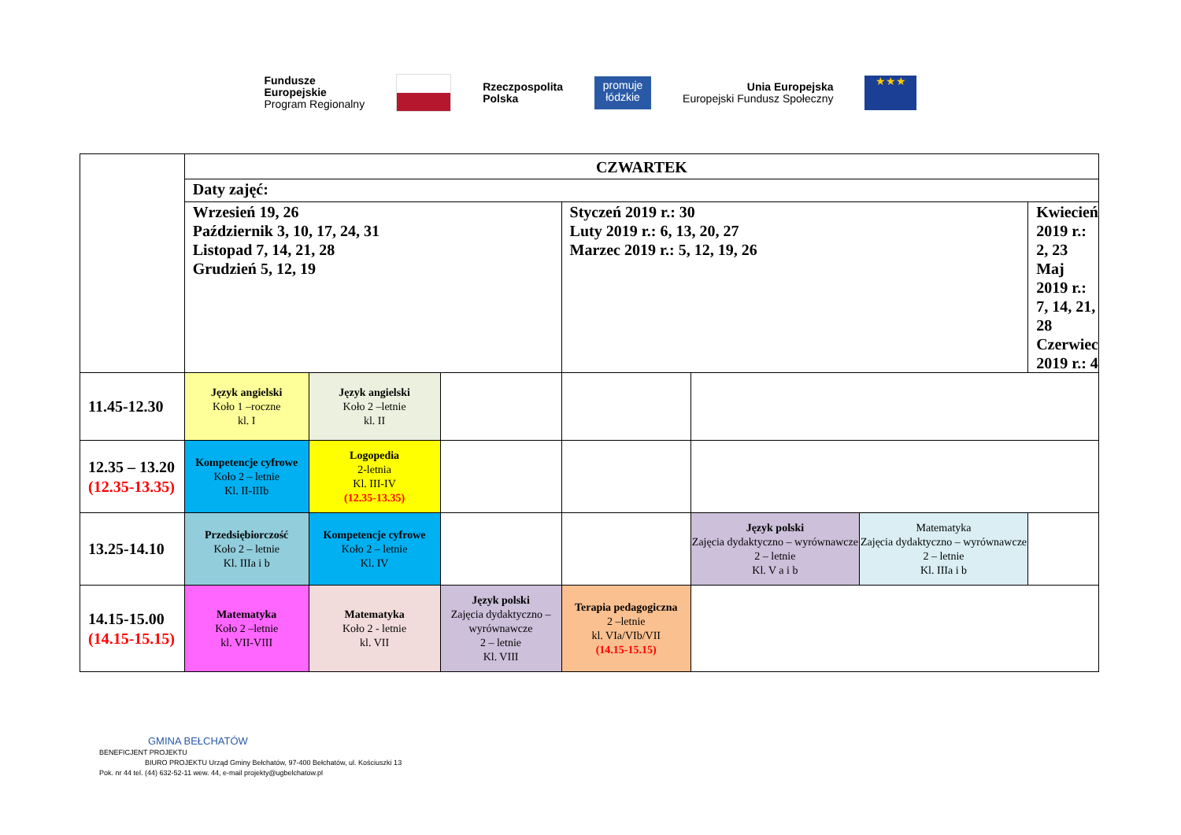Fundusze
Europejskie
Program Regionalny
Rzeczpospolita
Polska
promuje
łódzkie
Unia Europejska
Europejski Fundusz Społeczny
★★★
| | CZWARTEK | | | | | | |
| | Daty zajęć: | | | | | | |
| | Wrzesień 19, 26 Październik 3, 10, 17, 24, 31 Listopad 7, 14, 21, 28 Grudzień 5, 12, 19 | | | Styczeń 2019 r.: 30 Luty 2019 r.: 6, 13, 20, 27 Marzec 2019 r.: 5, 12, 19, 26 | | | Kwiecień 2019 r.: 2, 23 Maj 2019 r.: 7, 14, 21, 28 Czerwiec 2019 r.: 4 |
| 11.45-12.30 | Język angielski Koło 1 –roczne kl. I | Język angielski Koło 2 –letnie kl. II | | | | | |
| 12.35 – 13.20 (12.35-13.35) | Kompetencje cyfrowe Koło 2 – letnie Kl. II-IIIb | Logopedia 2-letnia Kl. III-IV (12.35-13.35) | | | | | |
| 13.25-14.10 | Przedsiębiorczość Koło 2 – letnie Kl. IIIa i b | Kompetencje cyfrowe Koło 2 – letnie Kl. IV | | | Język polski Zajęcia dydaktyczno – wyrównawcze 2 – letnie Kl. V a i b | Matematyka Zajęcia dydaktyczno – wyrównawcze 2 – letnie Kl. IIIa i b | |
| 14.15-15.00 (14.15-15.15) | Matematyka Koło 2 –letnie kl. VII-VIII | Matematyka Koło 2 - letnie kl. VII | Język polski Zajęcia dydaktyczno – wyrównawcze 2 – letnie Kl. VIII | Terapia pedagogiczna 2 –letnie kl. VIa/VIb/VII (14.15-15.15) | | | |
GMINA BEŁCHATÓW
BENEFICJENT PROJEKTU
BIURO PROJEKTU Urząd Gminy Bełchatów, 97-400 Bełchatów, ul. Kościuszki 13
Pok. nr 44 tel. (44) 632-52-11 wew. 44, e-mail projekty@ugbelchatow.pl